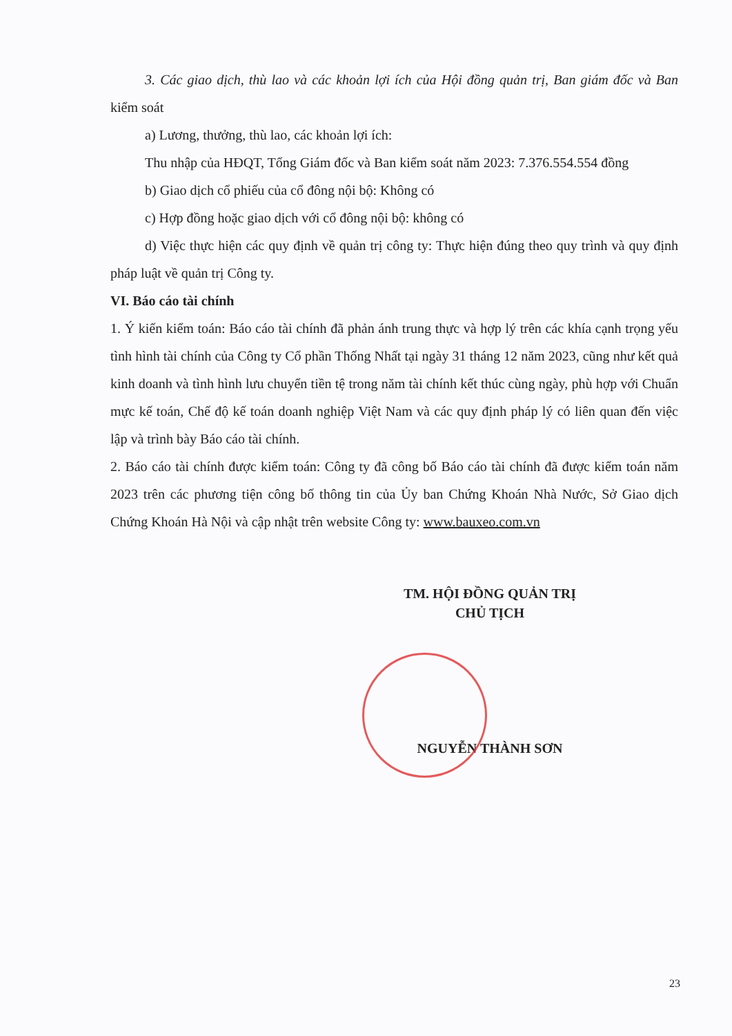3. Các giao dịch, thù lao và các khoản lợi ích của Hội đồng quản trị, Ban giám đốc và Ban kiểm soát
a) Lương, thưởng, thù lao, các khoản lợi ích:
Thu nhập của HĐQT, Tổng Giám đốc và Ban kiểm soát năm 2023: 7.376.554.554 đồng
b) Giao dịch cổ phiếu của cổ đông nội bộ: Không có
c) Hợp đồng hoặc giao dịch với cổ đông nội bộ: không có
d) Việc thực hiện các quy định về quản trị công ty: Thực hiện đúng theo quy trình và quy định pháp luật về quản trị Công ty.
VI. Báo cáo tài chính
1. Ý kiến kiểm toán: Báo cáo tài chính đã phản ánh trung thực và hợp lý trên các khía cạnh trọng yếu tình hình tài chính của Công ty Cổ phần Thống Nhất tại ngày 31 tháng 12 năm 2023, cũng như kết quả kinh doanh và tình hình lưu chuyển tiền tệ trong năm tài chính kết thúc cùng ngày, phù hợp với Chuẩn mực kế toán, Chế độ kế toán doanh nghiệp Việt Nam và các quy định pháp lý có liên quan đến việc lập và trình bày Báo cáo tài chính.
2. Báo cáo tài chính được kiểm toán: Công ty đã công bố Báo cáo tài chính đã được kiểm toán năm 2023 trên các phương tiện công bố thông tin của Ủy ban Chứng Khoán Nhà Nước, Sở Giao dịch Chứng Khoán Hà Nội và cập nhật trên website Công ty: www.bauxeo.com.vn
TM. HỘI ĐỒNG QUẢN TRỊ
CHỦ TỊCH
NGUYỄN THÀNH SƠN
23